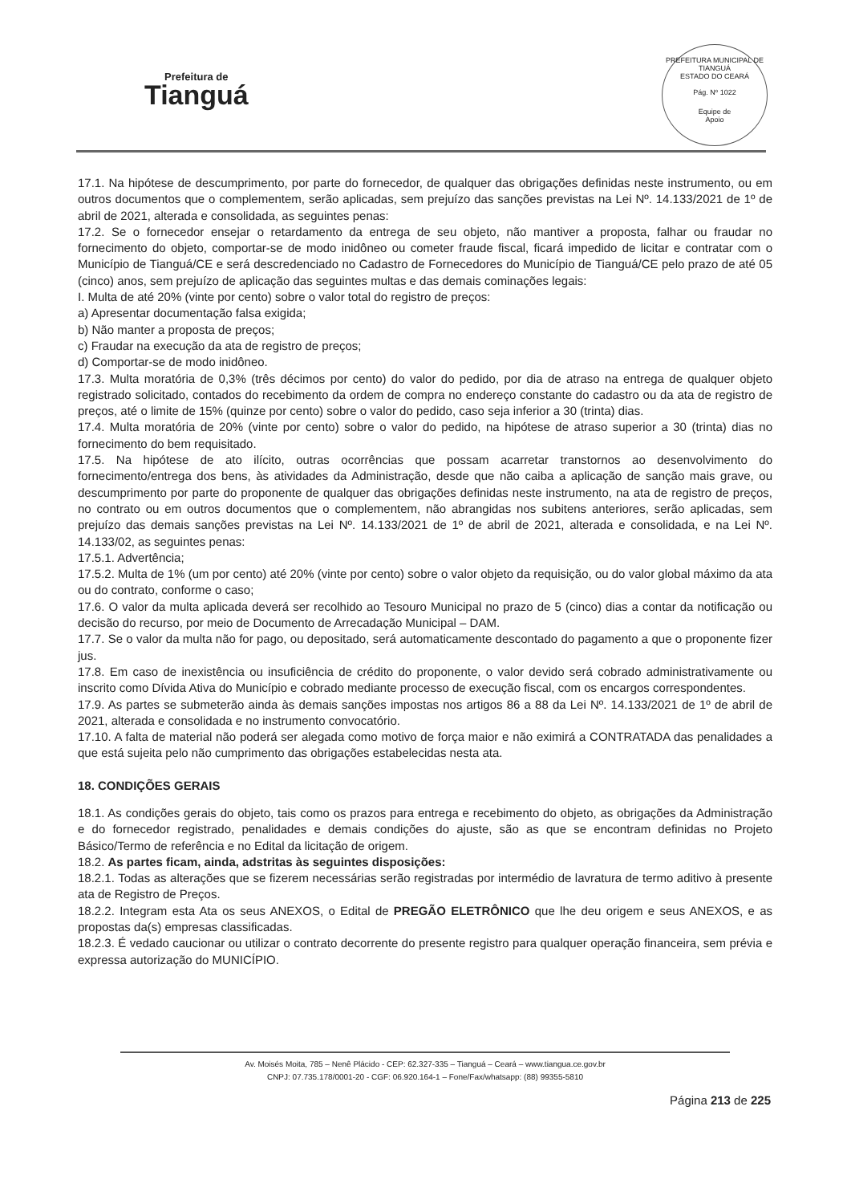Prefeitura de
Tianguá
PREFEITURA MUNICIPAL DE TIANGUÁ
ESTADO DO CEARÁ
Pág. Nº 1022
Equipe de
Apoio
17.1. Na hipótese de descumprimento, por parte do fornecedor, de qualquer das obrigações definidas neste instrumento, ou em outros documentos que o complementem, serão aplicadas, sem prejuízo das sanções previstas na Lei Nº. 14.133/2021 de 1º de abril de 2021, alterada e consolidada, as seguintes penas:
17.2. Se o fornecedor ensejar o retardamento da entrega de seu objeto, não mantiver a proposta, falhar ou fraudar no fornecimento do objeto, comportar-se de modo inidôneo ou cometer fraude fiscal, ficará impedido de licitar e contratar com o Município de Tianguá/CE e será descredenciado no Cadastro de Fornecedores do Município de Tianguá/CE pelo prazo de até 05 (cinco) anos, sem prejuízo de aplicação das seguintes multas e das demais cominações legais:
I. Multa de até 20% (vinte por cento) sobre o valor total do registro de preços:
a) Apresentar documentação falsa exigida;
b) Não manter a proposta de preços;
c) Fraudar na execução da ata de registro de preços;
d) Comportar-se de modo inidôneo.
17.3. Multa moratória de 0,3% (três décimos por cento) do valor do pedido, por dia de atraso na entrega de qualquer objeto registrado solicitado, contados do recebimento da ordem de compra no endereço constante do cadastro ou da ata de registro de preços, até o limite de 15% (quinze por cento) sobre o valor do pedido, caso seja inferior a 30 (trinta) dias.
17.4. Multa moratória de 20% (vinte por cento) sobre o valor do pedido, na hipótese de atraso superior a 30 (trinta) dias no fornecimento do bem requisitado.
17.5. Na hipótese de ato ilícito, outras ocorrências que possam acarretar transtornos ao desenvolvimento do fornecimento/entrega dos bens, às atividades da Administração, desde que não caiba a aplicação de sanção mais grave, ou descumprimento por parte do proponente de qualquer das obrigações definidas neste instrumento, na ata de registro de preços, no contrato ou em outros documentos que o complementem, não abrangidas nos subitens anteriores, serão aplicadas, sem prejuízo das demais sanções previstas na Lei Nº. 14.133/2021 de 1º de abril de 2021, alterada e consolidada, e na Lei Nº. 14.133/02, as seguintes penas:
17.5.1. Advertência;
17.5.2. Multa de 1% (um por cento) até 20% (vinte por cento) sobre o valor objeto da requisição, ou do valor global máximo da ata ou do contrato, conforme o caso;
17.6. O valor da multa aplicada deverá ser recolhido ao Tesouro Municipal no prazo de 5 (cinco) dias a contar da notificação ou decisão do recurso, por meio de Documento de Arrecadação Municipal – DAM.
17.7. Se o valor da multa não for pago, ou depositado, será automaticamente descontado do pagamento a que o proponente fizer jus.
17.8. Em caso de inexistência ou insuficiência de crédito do proponente, o valor devido será cobrado administrativamente ou inscrito como Dívida Ativa do Município e cobrado mediante processo de execução fiscal, com os encargos correspondentes.
17.9. As partes se submeterão ainda às demais sanções impostas nos artigos 86 a 88 da Lei Nº. 14.133/2021 de 1º de abril de 2021, alterada e consolidada e no instrumento convocatório.
17.10. A falta de material não poderá ser alegada como motivo de força maior e não eximirá a CONTRATADA das penalidades a que está sujeita pelo não cumprimento das obrigações estabelecidas nesta ata.
18. CONDIÇÕES GERAIS
18.1. As condições gerais do objeto, tais como os prazos para entrega e recebimento do objeto, as obrigações da Administração e do fornecedor registrado, penalidades e demais condições do ajuste, são as que se encontram definidas no Projeto Básico/Termo de referência e no Edital da licitação de origem.
18.2. As partes ficam, ainda, adstritas às seguintes disposições:
18.2.1. Todas as alterações que se fizerem necessárias serão registradas por intermédio de lavratura de termo aditivo à presente ata de Registro de Preços.
18.2.2. Integram esta Ata os seus ANEXOS, o Edital de PREGÃO ELETRÔNICO que lhe deu origem e seus ANEXOS, e as propostas da(s) empresas classificadas.
18.2.3. É vedado caucionar ou utilizar o contrato decorrente do presente registro para qualquer operação financeira, sem prévia e expressa autorização do MUNICÍPIO.
Av. Moisés Moita, 785 – Nenê Plácido - CEP: 62.327-335 – Tianguá – Ceará – www.tiangua.ce.gov.br
CNPJ: 07.735.178/0001-20 - CGF: 06.920.164-1 – Fone/Fax/whatsapp: (88) 99355-5810
Página 213 de 225